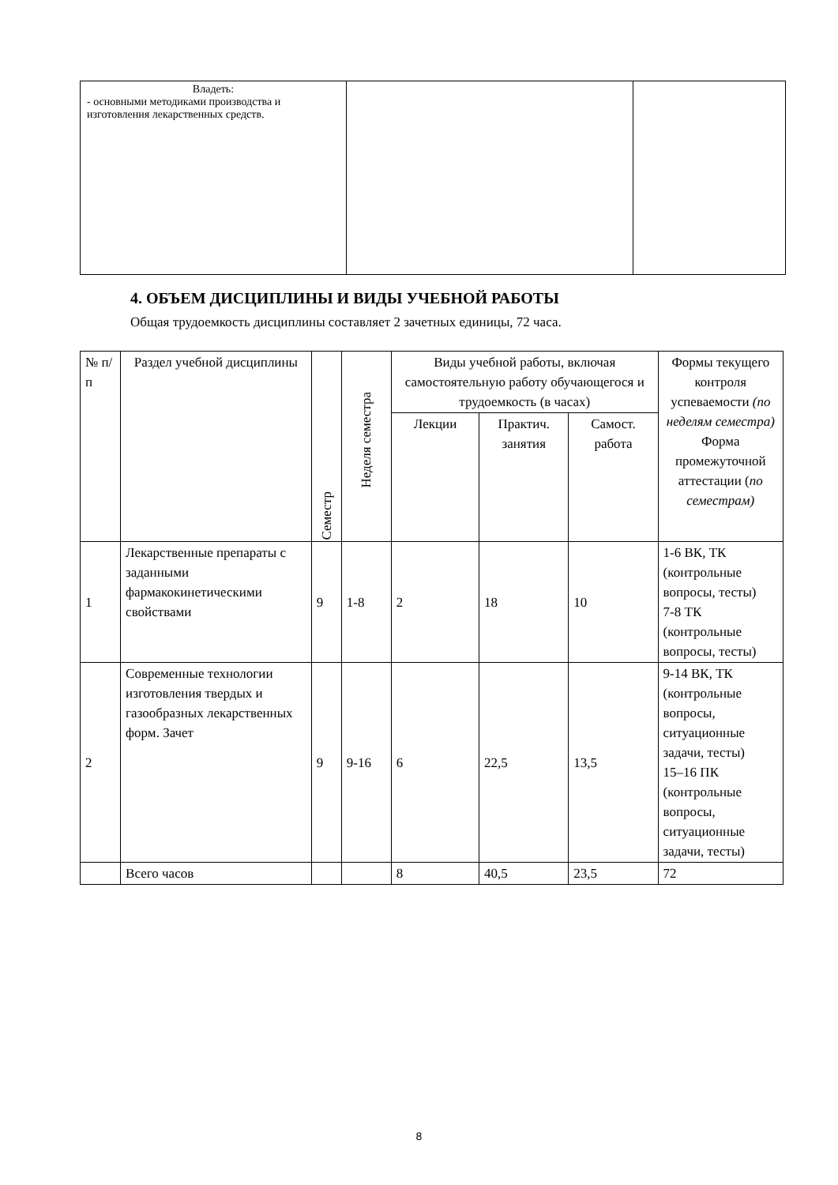| Владеть: - основными методиками производства и изготовления лекарственных средств. | | |
4. ОБЪЕМ ДИСЦИПЛИНЫ И ВИДЫ УЧЕБНОЙ РАБОТЫ
Общая трудоемкость дисциплины составляет 2 зачетных единицы, 72 часа.
| № п/п | Раздел учебной дисциплины | Семестр | Неделя семестра | Виды учебной работы, включая самостоятельную работу обучающегося и трудоемкость (в часах) | | | Формы текущего контроля успеваемости (по неделям семестра) Форма промежуточной аттестации ( по семестрам) |
| --- | --- | --- | --- | --- | --- | --- | --- |
| | | | | Лекции | Практич. занятия | Самост. работа | |
| 1 | Лекарственные препараты с заданными фармакокинетическими свойствами | 9 | 1-8 | 2 | 18 | 10 | 1-6 ВК, ТК (контрольные вопросы, тесты) 7-8 ТК (контрольные вопросы, тесты) |
| 2 | Современные технологии изготовления твердых и газообразных лекарственных форм. Зачет | 9 | 9-16 | 6 | 22,5 | 13,5 | 9-14 ВК, ТК (контрольные вопросы, ситуационные задачи, тесты) 15–16 ПК (контрольные вопросы, ситуационные задачи, тесты) |
| | Всего часов | | | 8 | 40,5 | 23,5 | 72 |
8